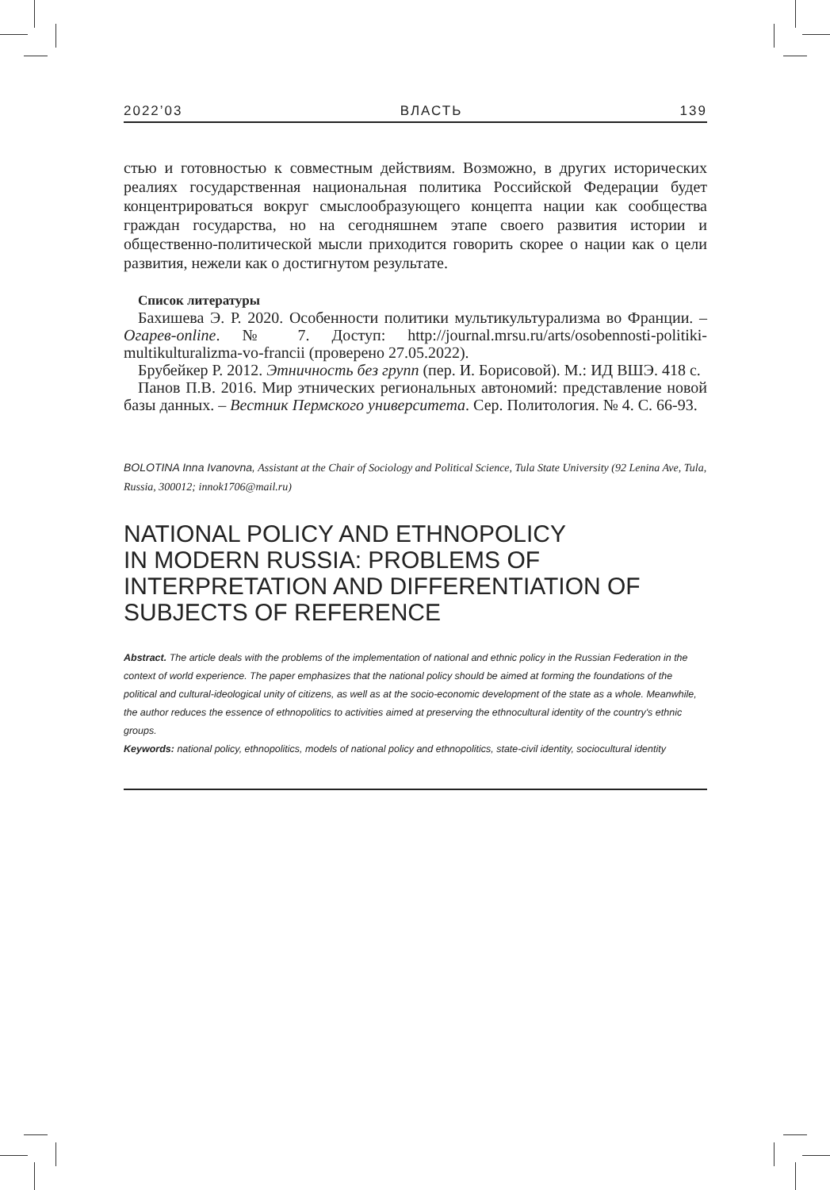2022’03 ВЛАСТЬ 139
стью и готовностью к совместным действиям. Возможно, в других исторических реалиях государственная национальная политика Российской Федерации будет концентрироваться вокруг смыслообразующего концепта нации как сообщества граждан государства, но на сегодняшнем этапе своего развития истории и общественно-политической мысли приходится говорить скорее о нации как о цели развития, нежели как о достигнутом результате.
Список литературы
Бахишева Э. Р. 2020. Особенности политики мультикультурализма во Франции. – Огарев-online. № 7. Доступ: http://journal.mrsu.ru/arts/osobennosti-politiki-multikulturalizma-vo-francii (проверено 27.05.2022).
Брубейкер Р. 2012. Этничность без групп (пер. И. Борисовой). М.: ИД ВШЭ. 418 с.
Панов П.В. 2016. Мир этнических региональных автономий: представление новой базы данных. – Вестник Пермского университета. Сер. Политология. № 4. С. 66-93.
BOLOTINA Inna Ivanovna, Assistant at the Chair of Sociology and Political Science, Tula State University (92 Lenina Ave, Tula, Russia, 300012; innok1706@mail.ru)
NATIONAL POLICY AND ETHNOPOLICY
IN MODERN RUSSIA: PROBLEMS OF INTERPRETATION AND DIFFERENTIATION OF SUBJECTS OF REFERENCE
Abstract. The article deals with the problems of the implementation of national and ethnic policy in the Russian Federation in the context of world experience. The paper emphasizes that the national policy should be aimed at forming the foundations of the political and cultural-ideological unity of citizens, as well as at the socio-economic development of the state as a whole. Meanwhile, the author reduces the essence of ethnopolitics to activities aimed at preserving the ethnocultural identity of the country's ethnic groups.
Keywords: national policy, ethnopolitics, models of national policy and ethnopolitics, state-civil identity, sociocultural identity